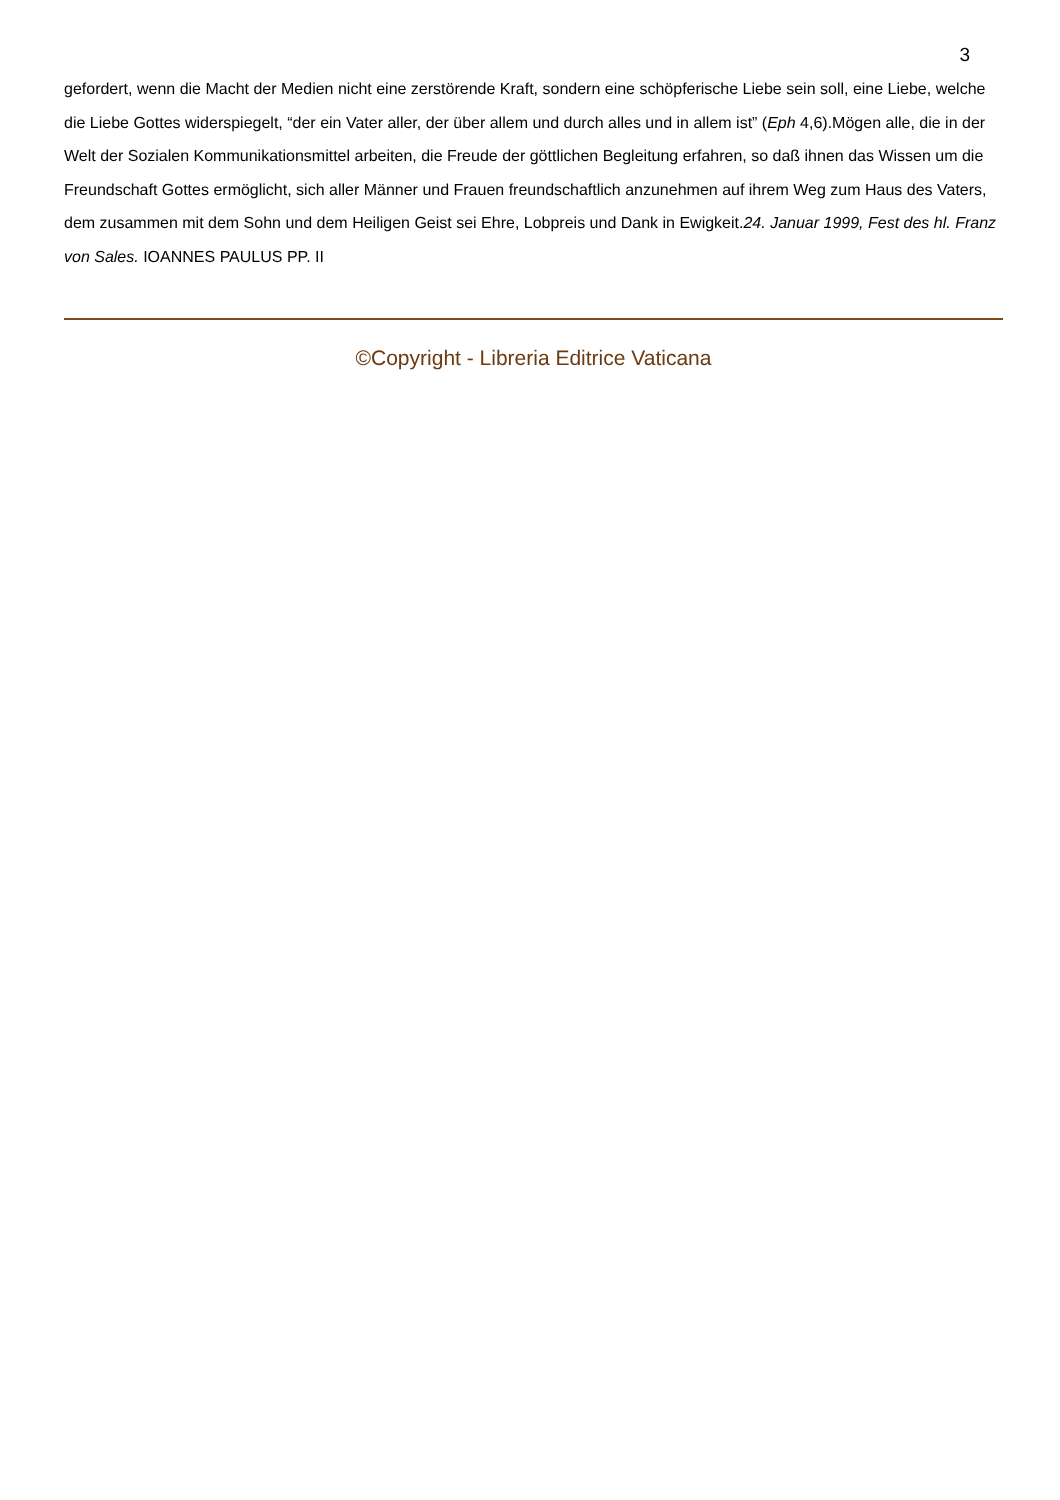3
gefordert, wenn die Macht der Medien nicht eine zerstörende Kraft, sondern eine schöpferische Liebe sein soll, eine Liebe, welche die Liebe Gottes widerspiegelt, “der ein Vater aller, der über allem und durch alles und in allem ist” (Eph 4,6).Mögen alle, die in der Welt der Sozialen Kommunikationsmittel arbeiten, die Freude der göttlichen Begleitung erfahren, so daß ihnen das Wissen um die Freundschaft Gottes ermöglicht, sich aller Männer und Frauen freundschaftlich anzunehmen auf ihrem Weg zum Haus des Vaters, dem zusammen mit dem Sohn und dem Heiligen Geist sei Ehre, Lobpreis und Dank in Ewigkeit.24. Januar 1999, Fest des hl. Franz von Sales. IOANNES PAULUS PP. II
©Copyright - Libreria Editrice Vaticana